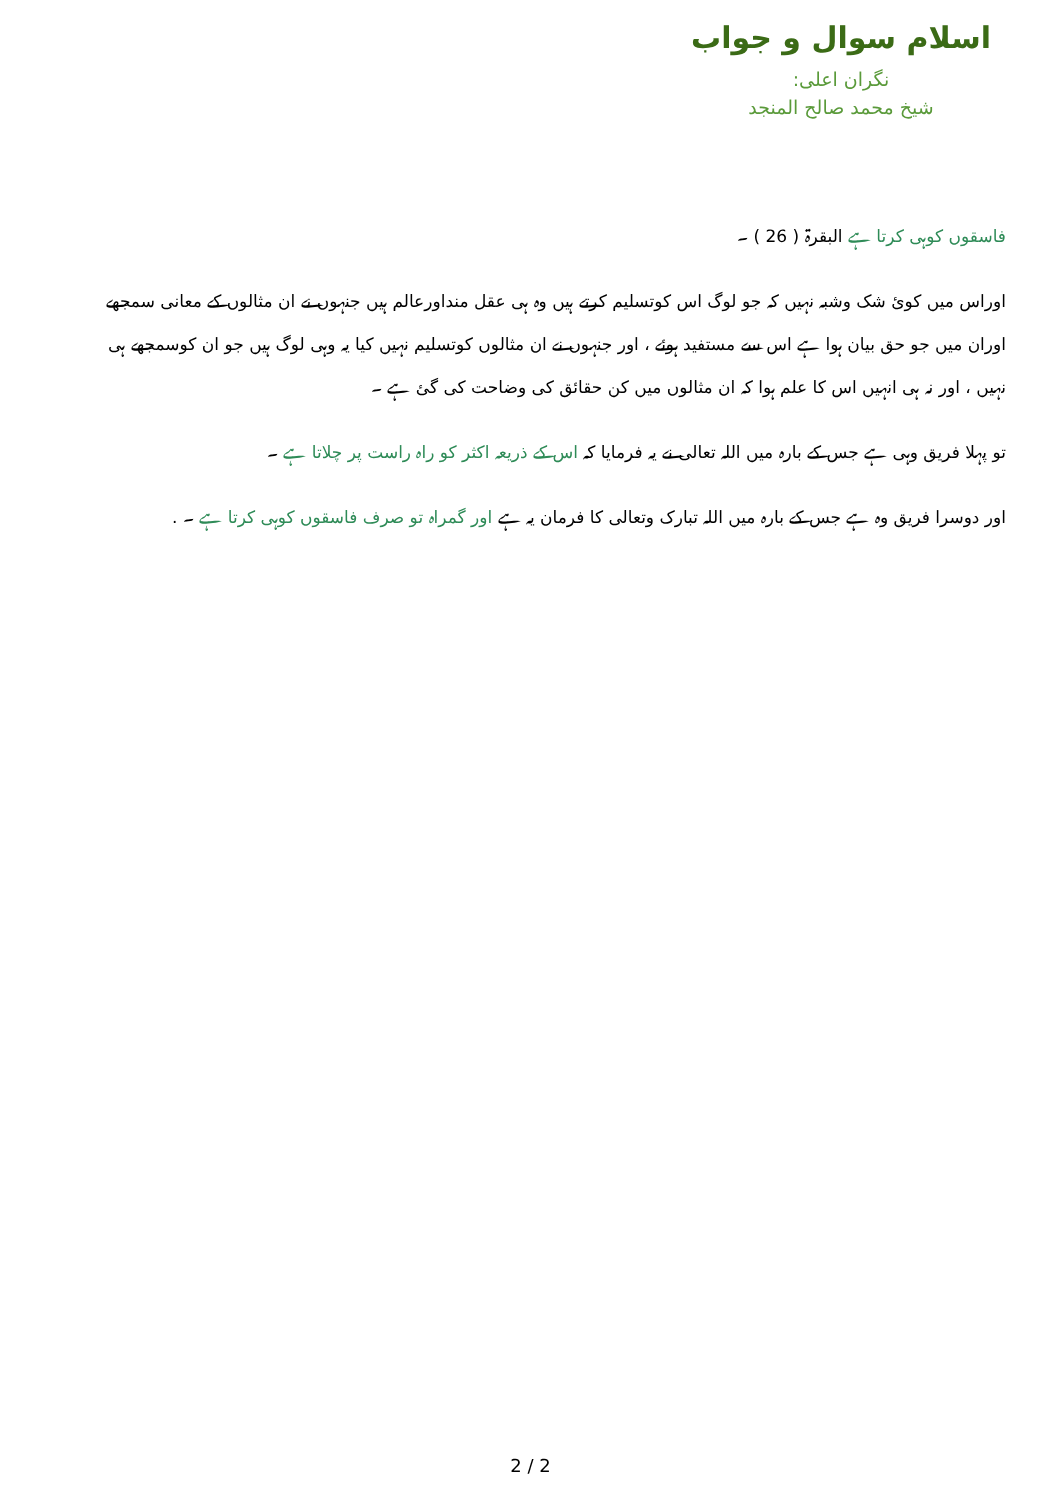اسلام سوال و جواب
نگران اعلی:
شیخ محمد صالح المنجد
فاسقوں کوہی کرتا ہے البقرۃ ( 26 ) ۔
اوراس میں کوئ شک وشبہ نہیں کہ جو لوگ اس کوتسلیم کرتے ہیں وہ ہی عقل منداورعالم ہیں جنہوں نے ان مثالوں کے معانی سمجھے اوران میں جو حق بیان ہوا ہے اس سے مستفید ہوئے ، اور جنہوں نے ان مثالوں کوتسلیم نہیں کیا یہ وہی لوگ ہیں جو ان کوسمجھے ہی نہیں ، اور نہ ہی انہیں اس کا علم ہوا کہ ان مثالوں میں کن حقائق کی وضاحت کی گئ ہے ۔
تو پہلا فریق وہی ہے جس کے بارہ میں اللہ تعالی نے یہ فرمایا کہ اس کے ذریعہ اکثر کو راہ راست پر چلاتا ہے ۔
اور دوسرا فریق وہ ہے جس کے بارہ میں اللہ تبارک وتعالی کا فرمان یہ ہے اور گمراہ تو صرف فاسقوں کوہی کرتا ہے ۔ .
2 / 2